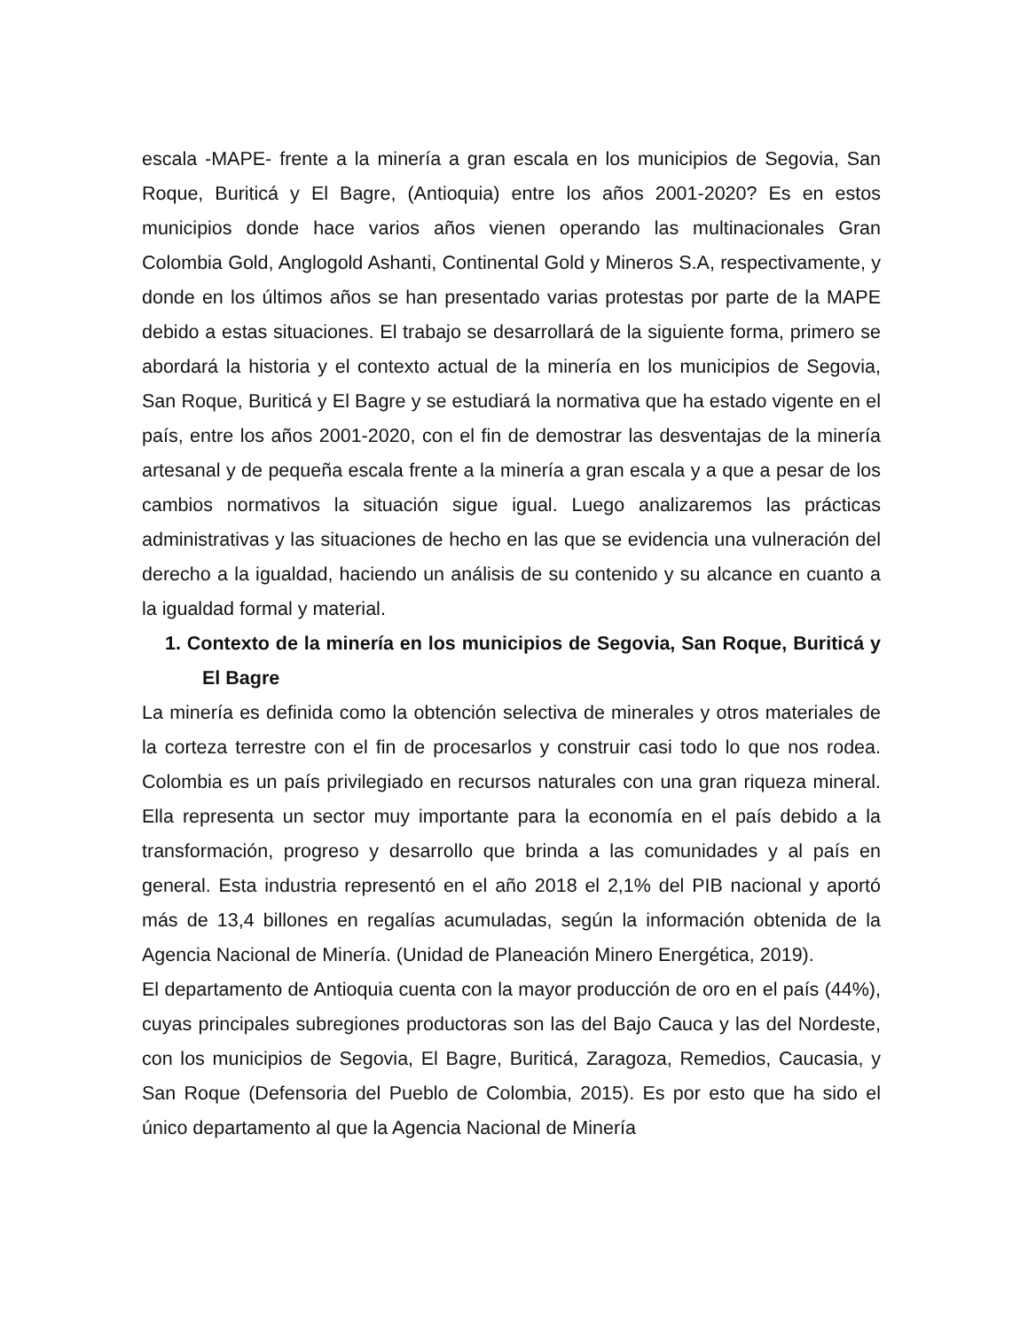escala -MAPE- frente a la minería a gran escala en los municipios de Segovia, San Roque, Buriticá y El Bagre, (Antioquia) entre los años 2001-2020? Es en estos municipios donde hace varios años vienen operando las multinacionales Gran Colombia Gold, Anglogold Ashanti, Continental Gold y Mineros S.A, respectivamente, y donde en los últimos años se han presentado varias protestas por parte de la MAPE debido a estas situaciones. El trabajo se desarrollará de la siguiente forma, primero se abordará la historia y el contexto actual de la minería en los municipios de Segovia, San Roque, Buriticá y El Bagre y se estudiará la normativa que ha estado vigente en el país, entre los años 2001-2020, con el fin de demostrar las desventajas de la minería artesanal y de pequeña escala frente a la minería a gran escala y a que a pesar de los cambios normativos la situación sigue igual. Luego analizaremos las prácticas administrativas y las situaciones de hecho en las que se evidencia una vulneración del derecho a la igualdad, haciendo un análisis de su contenido y su alcance en cuanto a la igualdad formal y material.
1. Contexto de la minería en los municipios de Segovia, San Roque, Buriticá y El Bagre
La minería es definida como la obtención selectiva de minerales y otros materiales de la corteza terrestre con el fin de procesarlos y construir casi todo lo que nos rodea. Colombia es un país privilegiado en recursos naturales con una gran riqueza mineral. Ella representa un sector muy importante para la economía en el país debido a la transformación, progreso y desarrollo que brinda a las comunidades y al país en general. Esta industria representó en el año 2018 el 2,1% del PIB nacional y aportó más de 13,4 billones en regalías acumuladas, según la información obtenida de la Agencia Nacional de Minería. (Unidad de Planeación Minero Energética, 2019).
El departamento de Antioquia cuenta con la mayor producción de oro en el país (44%), cuyas principales subregiones productoras son las del Bajo Cauca y las del Nordeste, con los municipios de Segovia, El Bagre, Buriticá, Zaragoza, Remedios, Caucasia, y San Roque (Defensoria del Pueblo de Colombia, 2015). Es por esto que ha sido el único departamento al que la Agencia Nacional de Minería